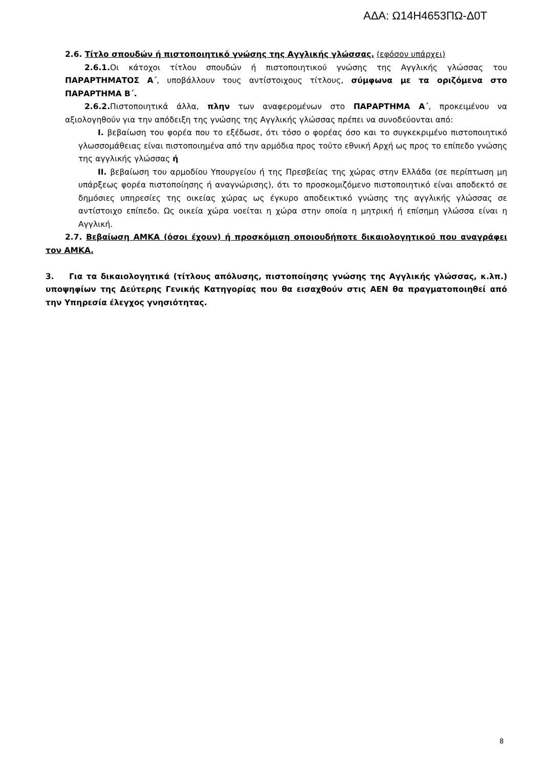ΑΔΑ: Ω14Η4653ΠΩ-Δ0Τ
2.6. Τίτλο σπουδών ή πιστοποιητικό γνώσης της Αγγλικής γλώσσας. (εφόσον υπάρχει)
2.6.1. Οι κάτοχοι τίτλου σπουδών ή πιστοποιητικού γνώσης της Αγγλικής γλώσσας του ΠΑΡΑΡΤΗΜΑΤΟΣ Α΄, υποβάλλουν τους αντίστοιχους τίτλους, σύμφωνα με τα οριζόμενα στο ΠΑΡΑΡΤΗΜΑ Β΄.
2.6.2. Πιστοποιητικά άλλα, πλην των αναφερομένων στο ΠΑΡΑΡΤΗΜΑ Α΄, προκειμένου να αξιολογηθούν για την απόδειξη της γνώσης της Αγγλικής γλώσσας πρέπει να συνοδεύονται από:
Ι. βεβαίωση του φορέα που το εξέδωσε, ότι τόσο ο φορέας όσο και το συγκεκριμένο πιστοποιητικό γλωσσομάθειας είναι πιστοποιημένα από την αρμόδια προς τούτο εθνική Αρχή ως προς το επίπεδο γνώσης της αγγλικής γλώσσας ή
ΙΙ. βεβαίωση του αρμοδίου Υπουργείου ή της Πρεσβείας της χώρας στην Ελλάδα (σε περίπτωση μη υπάρξεως φορέα πιστοποίησης ή αναγνώρισης), ότι το προσκομιζόμενο πιστοποιητικό είναι αποδεκτό σε δημόσιες υπηρεσίες της οικείας χώρας ως έγκυρο αποδεικτικό γνώσης της αγγλικής γλώσσας σε αντίστοιχο επίπεδο. Ως οικεία χώρα νοείται η χώρα στην οποία η μητρική ή επίσημη γλώσσα είναι η Αγγλική.
2.7. Βεβαίωση ΑΜΚΑ (όσοι έχουν) ή προσκόμιση οποιουδήποτε δικαιολογητικού που αναγράφει τον ΑΜΚΑ.
3. Για τα δικαιολογητικά (τίτλους απόλυσης, πιστοποίησης γνώσης της Αγγλικής γλώσσας, κ.λπ.) υποψηφίων της Δεύτερης Γενικής Κατηγορίας που θα εισαχθούν στις ΑΕΝ θα πραγματοποιηθεί από την Υπηρεσία έλεγχος γνησιότητας.
8